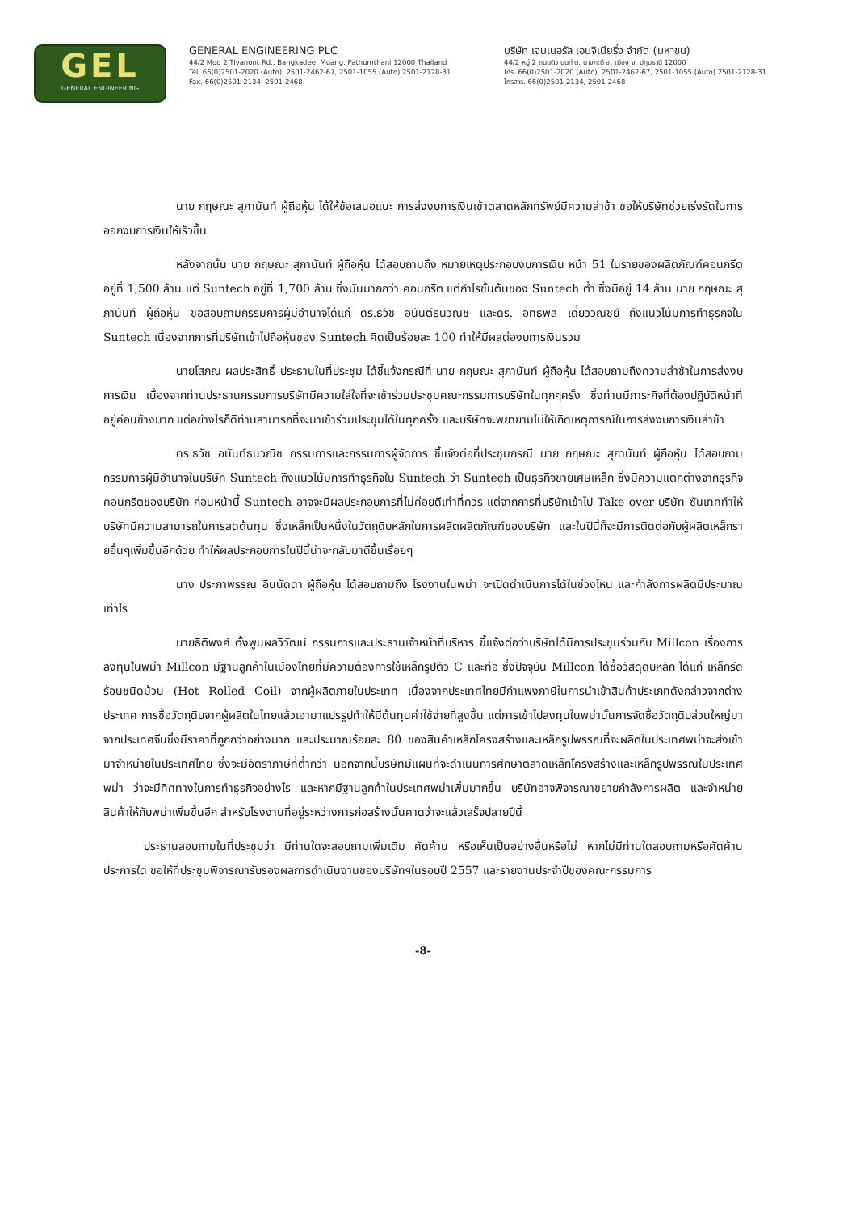GEL
GENERAL ENGINEERING
GENERAL ENGINEERING PLC
44/2 Moo 2 Tivanont Rd., Bangkadee, Muang, Pathumthani 12000 Thailand
Tel. 66(0)2501-2020 (Auto), 2501-2462-67, 2501-1055 (Auto) 2501-2128-31
Fax. 66(0)2501-2134, 2501-2468
บริษัท เจนเนอรัล เอนจิเนียริ่ง จำกัด (มหาชน)
44/2 หมู่ 2 ถนนติวานนท์ ต. บางกะดี อ. เมือง จ. ปทุมธานี 12000
โทร. 66(0)2501-2020 (Auto), 2501-2462-67, 2501-1055 (Auto) 2501-2128-31
โทรสาร. 66(0)2501-2134, 2501-2468
นาย กฤษณะ สุภานันท์ ผู้ถือหุ้น ได้ให้ข้อเสนอแนะ การส่งงบการเงินเข้าตลาดหลักทรัพย์มีความล่าช้า ขอให้บริษัทช่วยเร่งรัดในการออกงบการเงินให้เร็วขึ้น
หลังจากนั้น นาย กฤษณะ สุภานันท์ ผู้ถือหุ้น ได้สอบถามถึง หมายเหตุประกอบงบการเงิน หน้า 51 ในรายของผลิตภัณฑ์คอนกรีตอยู่ที่ 1,500 ล้าน แต่ Suntech อยู่ที่ 1,700 ล้าน ซึ่งมันมากกว่า คอนกรีต แต่กำไรขั้นต้นของ Suntech ต่ำ ซึ่งมีอยู่ 14 ล้าน นาย กฤษณะ สุภานันท์ ผู้ถือหุ้น ขอสอบถามกรรมการผู้มีอำนาจได้แก่ ดร.ธวัช อนันต์ธนวณิช และดร. อิทธิพล เดี่ยววณิชย์ ถึงแนวโน้มการทำธุรกิจใน Suntech เนื่องจากการที่บริษัทเข้าไปถือหุ้นของ Suntech คิดเป็นร้อยละ 100 ทำให้มีผลต่องบการเงินรวม
นายโสภณ ผลประสิทธิ์ ประธานในที่ประชุม ได้ชี้แจ้งกรณีที่ นาย กฤษณะ สุภานันท์ ผู้ถือหุ้น ได้สอบถามถึงความล่าช้าในการส่งงบการเงิน เนื่องจากท่านประธานกรรมการบริษัทมีความใส่ใจที่จะเข้าร่วมประชุมคณะกรรมการบริษัทในทุกๆครั้ง ซึ่งท่านมีภาระกิจที่ต้องปฏิบัติหน้าที่อยู่ค่อนข้างมาก แต่อย่างไรก็ดีท่านสามารถที่จะมาเข้าร่วมประชุมได้ในทุกครั้ง และบริษัทจะพยายามไม่ให้เกิดเหตุการณ์ในการส่งงบการเงินล่าช้า
ดร.ธวัช อนันต์ธนวณิช กรรมการและกรรมการผู้จัดการ ชี้แจ้งต่อที่ประชุมกรณี นาย กฤษณะ สุภานันท์ ผู้ถือหุ้น ได้สอบถามกรรมการผู้มีอำนาจในบริษัท Suntech ถึงแนวโน้มการทำธุรกิจใน Suntech ว่า Suntech เป็นธุรกิจขายเศษเหล็ก ซึ่งมีความแตกต่างจากธุรกิจคอนกรีตของบริษัท ก่อนหน้านี้ Suntech อาจจะมีผลประกอบการที่ไม่ค่อยดีเท่าที่ควร แต่จากการที่บริษัทเข้าไป Take over บริษัท ซันเทคทำให้บริษัทมีความสามารถในการลดต้นทุน ซึ่งเหล็กเป็นหนึ่งในวัตถุดิบหลักในการผลิตผลิตภัณฑ์ของบริษัท และในปีนี้ก็จะมีการติดต่อกับผู้ผลิตเหล็กรายอื่นๆเพิ่มขึ้นอีกด้วย ทำให้ผลประกอบการในปีนี้น่าจะกลับมาดีขึ้นเรื่อยๆ
นาง ประภาพรรณ อินนัดดา ผู้ถือหุ้น ได้สอบถามถึง โรงงานในพม่า จะเปิดดำเนินการได้ในช่วงไหน และกำลังการผลิตมีประมาณเท่าไร
นายธิติพงศ์ ตั้งพูนผลวิวัฒน์ กรรมการและประธานเจ้าหน้าที่บริหาร ชี้แจ้งต่อว่าบริษัทได้มีการประชุมร่วมกับ Millcon เรื่องการลงทุนในพม่า Millcon มีฐานลูกค้าในเมืองไทยที่มีความต้องการใช้เหล็กรูปตัว C และท่อ ซึ่งปัจจุบัน Millcon ได้ซื้อวัสดุดิบหลัก ได้แก่ เหล็กรีดร้อนชนิดม้วน (Hot Rolled Coil) จากผู้ผลิตภายในประเทศ เนื่องจากประเทศไทยมีกำแพงภาษีในการนำเข้าสินค้าประเภทดังกล่าวจากต่างประเทศ การซื้อวัตถุดิบจากผู้ผลิตในไทยแล้วเอามาแปรรูปทำให้มีต้นทุนค่าใช้จ่ายที่สูงขึ้น แต่การเข้าไปลงทุนในพม่านั้นการจัดซื้อวัตถุดิบส่วนใหญ่มาจากประเทศจีนซึ่งมีราคาที่ถูกกว่าอย่างมาก และประมาณร้อยละ 80 ของสินค้าเหล็กโครงสร้างและเหล็กรูปพรรณที่จะผลิตในประเทศพม่าจะส่งเข้ามาจำหน่ายในประเทศไทย ซึ่งจะมีอัตราภาษีที่ต่ำกว่า นอกจากนี้บริษัทมีแผนที่จะดำเนินการศึกษาตลาดเหล็กโครงสร้างและเหล็กรูปพรรณในประเทศพม่า ว่าจะมีทิศทางในการทำธุรกิจอย่างไร และหากมีฐานลูกค้าในประเทศพม่าเพิ่มมากขึ้น บริษัทอาจพิจารณาขยายกำลังการผลิต และจำหน่ายสินค้าให้กับพม่าเพิ่มขึ้นอีก สำหรับโรงงานที่อยู่ระหว่างการก่อสร้างนั้นคาดว่าจะแล้วเสร็จปลายปีนี้
ประธานสอบถามในที่ประชุมว่า มีท่านใดจะสอบถามเพิ่มเติม คัดค้าน หรือเห็นเป็นอย่างอื่นหรือไม่ หากไม่มีท่านใดสอบถามหรือคัดค้านประการใด ขอให้ที่ประชุมพิจารณารับรองผลการดำเนินงานของบริษัทฯในรอบปี 2557 และรายงานประจำปีของคณะกรรมการ
-8-